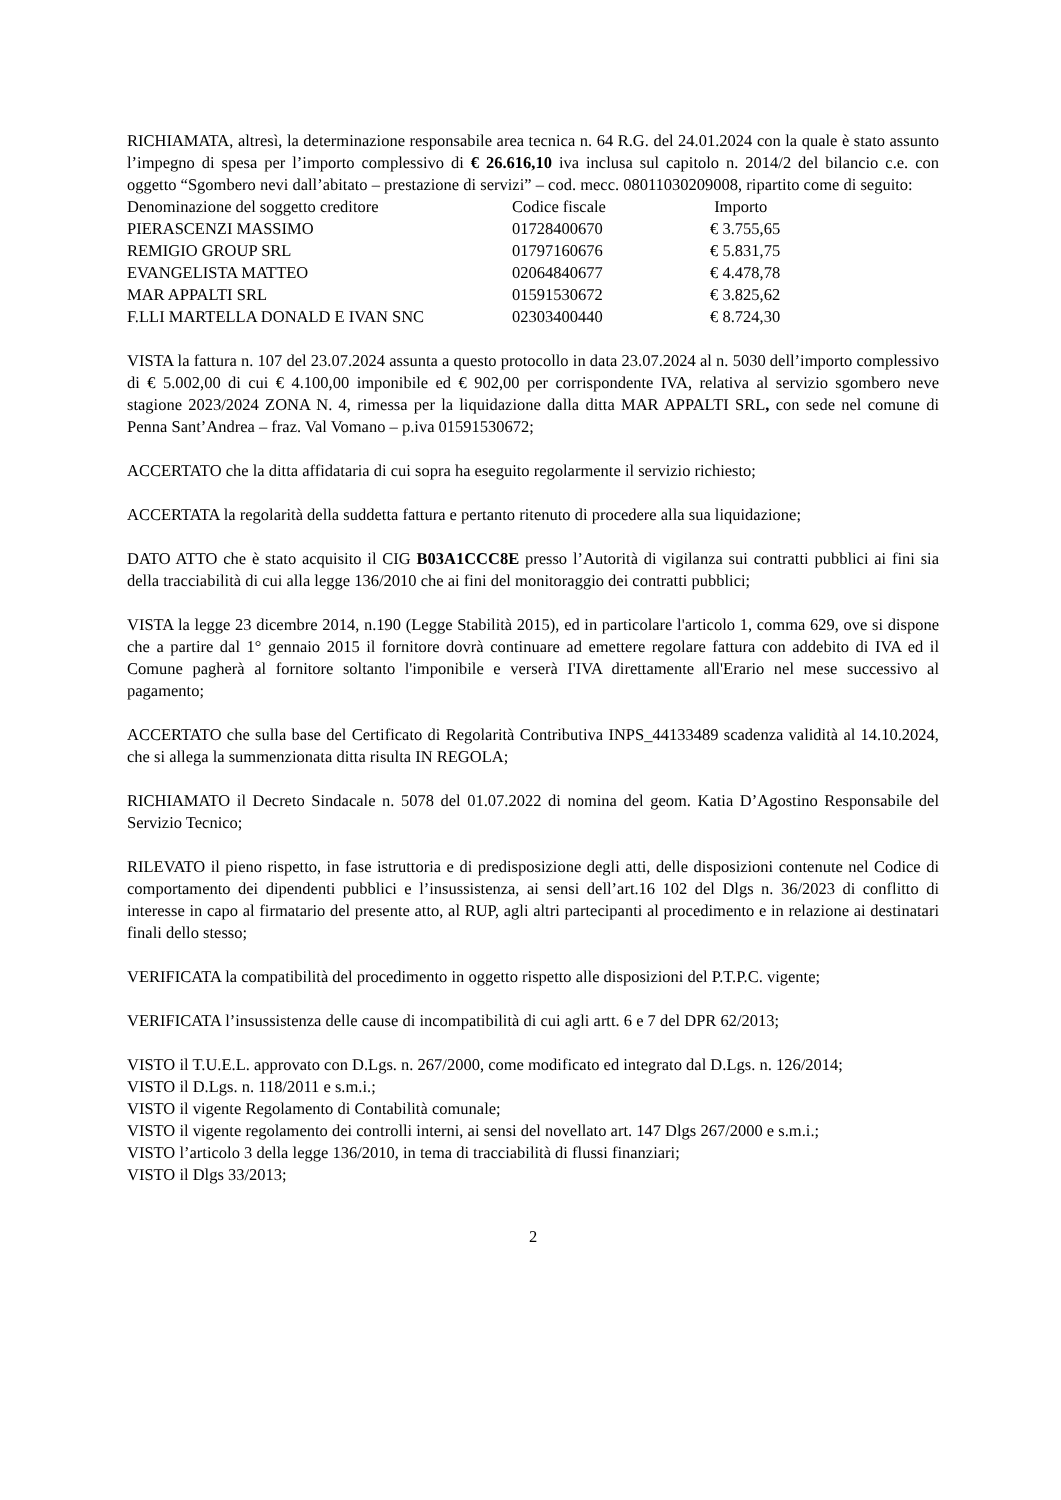RICHIAMATA, altresì, la determinazione responsabile area tecnica n. 64 R.G. del 24.01.2024 con la quale è stato assunto l’impegno di spesa per l’importo complessivo di € 26.616,10 iva inclusa sul capitolo n. 2014/2 del bilancio c.e. con oggetto “Sgombero nevi dall’abitato – prestazione di servizi” – cod. mecc. 08011030209008, ripartito come di seguito:
| Denominazione del soggetto creditore | Codice fiscale | Importo |
| --- | --- | --- |
| PIERASCENZI MASSIMO | 01728400670 | € 3.755,65 |
| REMIGIO GROUP SRL | 01797160676 | € 5.831,75 |
| EVANGELISTA MATTEO | 02064840677 | € 4.478,78 |
| MAR APPALTI SRL | 01591530672 | € 3.825,62 |
| F.LLI MARTELLA DONALD E IVAN SNC | 02303400440 | € 8.724,30 |
VISTA la fattura n. 107 del 23.07.2024 assunta a questo protocollo in data 23.07.2024 al n. 5030 dell’importo complessivo di € 5.002,00 di cui € 4.100,00 imponibile ed € 902,00 per corrispondente IVA, relativa al servizio sgombero neve stagione 2023/2024 ZONA N. 4, rimessa per la liquidazione dalla ditta MAR APPALTI SRL, con sede nel comune di Penna Sant’Andrea – fraz. Val Vomano – p.iva 01591530672;
ACCERTATO che la ditta affidataria di cui sopra ha eseguito regolarmente il servizio richiesto;
ACCERTATA la regolarità della suddetta fattura e pertanto ritenuto di procedere alla sua liquidazione;
DATO ATTO che è stato acquisito il CIG B03A1CCC8E presso l’Autorità di vigilanza sui contratti pubblici ai fini sia della tracciabilità di cui alla legge 136/2010 che ai fini del monitoraggio dei contratti pubblici;
VISTA la legge 23 dicembre 2014, n.190 (Legge Stabilità 2015), ed in particolare l'articolo 1, comma 629, ove si dispone che a partire dal 1° gennaio 2015 il fornitore dovrà continuare ad emettere regolare fattura con addebito di IVA ed il Comune pagherà al fornitore soltanto l'imponibile e verserà I'IVA direttamente all'Erario nel mese successivo al pagamento;
ACCERTATO che sulla base del Certificato di Regolarità Contributiva INPS_44133489 scadenza validità al 14.10.2024, che si allega la summenzionata ditta risulta IN REGOLA;
RICHIAMATO il Decreto Sindacale n. 5078 del 01.07.2022 di nomina del geom. Katia D’Agostino Responsabile del Servizio Tecnico;
RILEVATO il pieno rispetto, in fase istruttoria e di predisposizione degli atti, delle disposizioni contenute nel Codice di comportamento dei dipendenti pubblici e l’insussistenza, ai sensi dell’art.16 102 del Dlgs n. 36/2023 di conflitto di interesse in capo al firmatario del presente atto, al RUP, agli altri partecipanti al procedimento e in relazione ai destinatari finali dello stesso;
VERIFICATA la compatibilità del procedimento in oggetto rispetto alle disposizioni del P.T.P.C. vigente;
VERIFICATA l’insussistenza delle cause di incompatibilità di cui agli artt. 6 e 7 del DPR 62/2013;
VISTO il T.U.E.L. approvato con D.Lgs. n. 267/2000, come modificato ed integrato dal D.Lgs. n. 126/2014;
VISTO il D.Lgs. n. 118/2011 e s.m.i.;
VISTO il vigente Regolamento di Contabilità comunale;
VISTO il vigente regolamento dei controlli interni, ai sensi del novellato art. 147 Dlgs 267/2000 e s.m.i.;
VISTO l’articolo 3 della legge 136/2010, in tema di tracciabilità di flussi finanziari;
VISTO il Dlgs 33/2013;
2